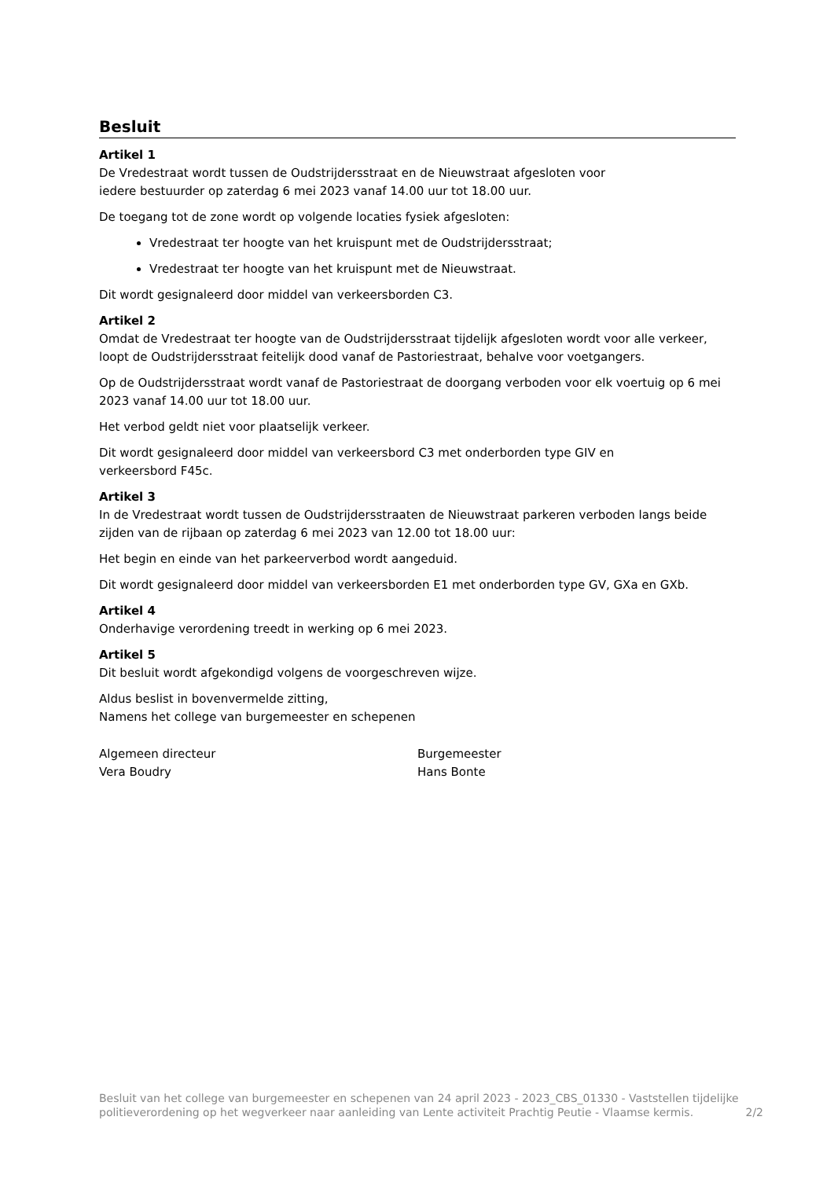Besluit
Artikel 1
De Vredestraat wordt tussen de Oudstrijdersstraat en de Nieuwstraat afgesloten voor
iedere bestuurder op zaterdag 6 mei 2023 vanaf 14.00 uur tot 18.00 uur.
De toegang tot de zone wordt op volgende locaties fysiek afgesloten:
Vredestraat ter hoogte van het kruispunt met de Oudstrijdersstraat;
Vredestraat ter hoogte van het kruispunt met de Nieuwstraat.
Dit wordt gesignaleerd door middel van verkeersborden C3.
Artikel 2
Omdat de Vredestraat ter hoogte van de Oudstrijdersstraat tijdelijk afgesloten wordt voor alle verkeer, loopt de Oudstrijdersstraat feitelijk dood vanaf de Pastoriestraat, behalve voor voetgangers.
Op de Oudstrijdersstraat wordt vanaf de Pastoriestraat de doorgang verboden voor elk voertuig op 6 mei 2023 vanaf 14.00 uur tot 18.00 uur.
Het verbod geldt niet voor plaatselijk verkeer.
Dit wordt gesignaleerd door middel van verkeersbord C3 met onderborden type GIV en
verkeersbord F45c.
Artikel 3
In de Vredestraat wordt tussen de Oudstrijdersstraaten de Nieuwstraat parkeren verboden langs beide zijden van de rijbaan op zaterdag 6 mei 2023 van 12.00 tot 18.00 uur:
Het begin en einde van het parkeerverbod wordt aangeduid.
Dit wordt gesignaleerd door middel van verkeersborden E1 met onderborden type GV, GXa en GXb.
Artikel 4
Onderhavige verordening treedt in werking op 6 mei 2023.
Artikel 5
Dit besluit wordt afgekondigd volgens de voorgeschreven wijze.
Aldus beslist in bovenvermelde zitting,
Namens het college van burgemeester en schepenen
Algemeen directeur
Vera Boudry
Burgemeester
Hans Bonte
Besluit van het college van burgemeester en schepenen van 24 april 2023 - 2023_CBS_01330 - Vaststellen tijdelijke politieverordening op het wegverkeer naar aanleiding van Lente activiteit Prachtig Peutie - Vlaamse kermis. 2/2